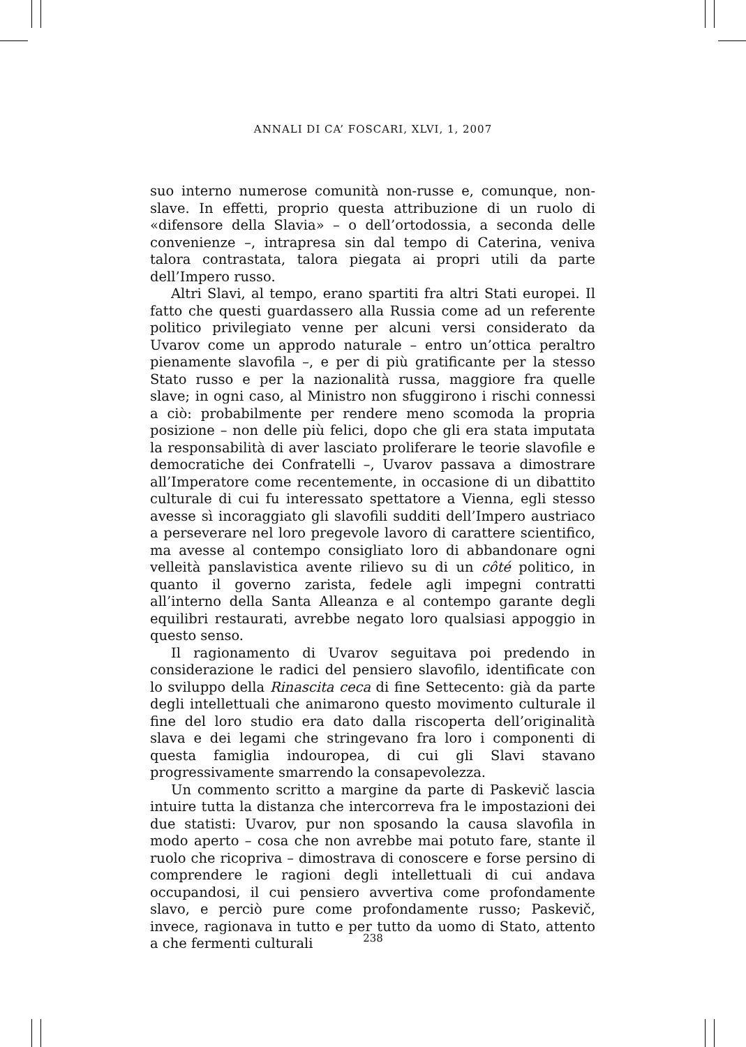ANNALI DI CA’ FOSCARI, XLVI, 1, 2007
suo interno numerose comunità non-russe e, comunque, non-slave. In effetti, proprio questa attribuzione di un ruolo di «difensore della Slavia» – o dell’ortodossia, a seconda delle convenienze –, intrapresa sin dal tempo di Caterina, veniva talora contrastata, talora piegata ai propri utili da parte dell’Impero russo.
Altri Slavi, al tempo, erano spartiti fra altri Stati europei. Il fatto che questi guardassero alla Russia come ad un referente politico privilegiato venne per alcuni versi considerato da Uvarov come un approdo naturale – entro un’ottica peraltro pienamente slavofila –, e per di più gratificante per la stesso Stato russo e per la nazionalità russa, maggiore fra quelle slave; in ogni caso, al Ministro non sfuggirono i rischi connessi a ciò: probabilmente per rendere meno scomoda la propria posizione – non delle più felici, dopo che gli era stata imputata la responsabilità di aver lasciato proliferare le teorie slavofile e democratiche dei Confratelli –, Uvarov passava a dimostrare all’Imperatore come recentemente, in occasione di un dibattito culturale di cui fu interessato spettatore a Vienna, egli stesso avesse sì incoraggiato gli slavofili sudditi dell’Impero austriaco a perseverare nel loro pregevole lavoro di carattere scientifico, ma avesse al contempo consigliato loro di abbandonare ogni velleità panslavistica avente rilievo su di un côté politico, in quanto il governo zarista, fedele agli impegni contratti all’interno della Santa Alleanza e al contempo garante degli equilibri restaurati, avrebbe negato loro qualsiasi appoggio in questo senso.
Il ragionamento di Uvarov seguitava poi predendo in considerazione le radici del pensiero slavofilo, identificate con lo sviluppo della Rinascita ceca di fine Settecento: già da parte degli intellettuali che animarono questo movimento culturale il fine del loro studio era dato dalla riscoperta dell’originalità slava e dei legami che stringevano fra loro i componenti di questa famiglia indouropea, di cui gli Slavi stavano progressivamente smarrendo la consapevolezza.
Un commento scritto a margine da parte di Paskevič lascia intuire tutta la distanza che intercorreva fra le impostazioni dei due statisti: Uvarov, pur non sposando la causa slavofila in modo aperto – cosa che non avrebbe mai potuto fare, stante il ruolo che ricopriva – dimostrava di conoscere e forse persino di comprendere le ragioni degli intellettuali di cui andava occupandosi, il cui pensiero avvertiva come profondamente slavo, e perciò pure come profondamente russo; Paskevič, invece, ragionava in tutto e per tutto da uomo di Stato, attento a che fermenti culturali
238